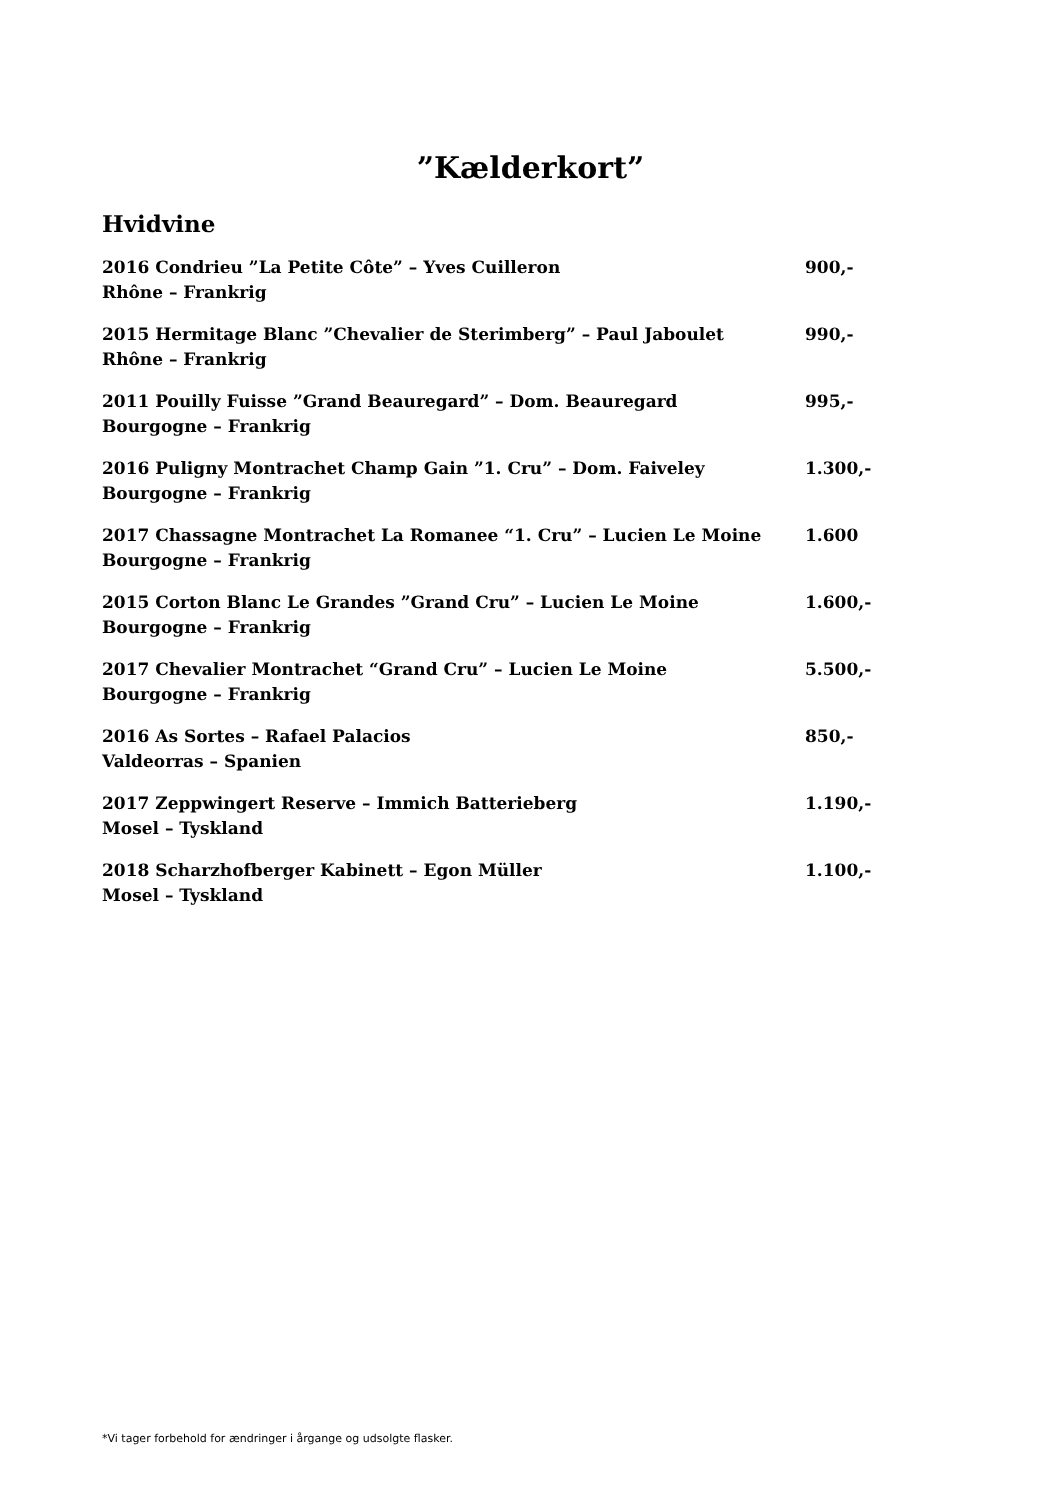”Kælderkort”
Hvidvine
2016 Condrieu ”La Petite Côte” – Yves Cuilleron 900,-
Rhône – Frankrig
2015 Hermitage Blanc ”Chevalier de Sterimberg” – Paul Jaboulet 990,-
Rhône – Frankrig
2011 Pouilly Fuisse ”Grand Beauregard” – Dom. Beauregard 995,-
Bourgogne – Frankrig
2016 Puligny Montrachet Champ Gain ”1. Cru” – Dom. Faiveley 1.300,-
Bourgogne – Frankrig
2017 Chassagne Montrachet La Romanee “1. Cru” – Lucien Le Moine 1.600
Bourgogne – Frankrig
2015 Corton Blanc Le Grandes ”Grand Cru” – Lucien Le Moine 1.600,-
Bourgogne – Frankrig
2017 Chevalier Montrachet “Grand Cru” – Lucien Le Moine 5.500,-
Bourgogne – Frankrig
2016 As Sortes – Rafael Palacios 850,-
Valdeorras – Spanien
2017 Zeppwingert Reserve – Immich Batterieberg 1.190,-
Mosel – Tyskland
2018 Scharzhofberger Kabinett – Egon Müller 1.100,-
Mosel – Tyskland
*Vi tager forbehold for ændringer i årgange og udsolgte flasker.